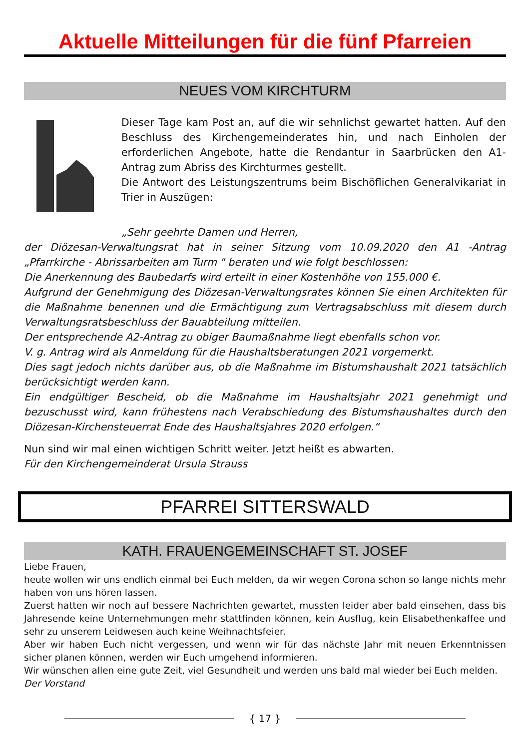Aktuelle Mitteilungen für die fünf Pfarreien
NEUES VOM KIRCHTURM
Dieser Tage kam Post an, auf die wir sehnlichst gewartet hatten. Auf den Beschluss des Kirchengemeinderates hin, und nach Einholen der erforderlichen Angebote, hatte die Rendantur in Saarbrücken den A1-Antrag zum Abriss des Kirchturmes gestellt.
Die Antwort des Leistungszentrums beim Bischöflichen Generalvikariat in Trier in Auszügen:
„Sehr geehrte Damen und Herren,
der Diözesan-Verwaltungsrat hat in seiner Sitzung vom 10.09.2020 den A1 -Antrag „Pfarrkirche - Abrissarbeiten am Turm " beraten und wie folgt beschlossen:
Die Anerkennung des Baubedarfs wird erteilt in einer Kostenhöhe von 155.000 €.
Aufgrund der Genehmigung des Diözesan-Verwaltungsrates können Sie einen Architekten für die Maßnahme benennen und die Ermächtigung zum Vertragsabschluss mit diesem durch Verwaltungsratsbeschluss der Bauabteilung mitteilen.
Der entsprechende A2-Antrag zu obiger Baumaßnahme liegt ebenfalls schon vor.
V. g. Antrag wird als Anmeldung für die Haushaltsberatungen 2021 vorgemerkt.
Dies sagt jedoch nichts darüber aus, ob die Maßnahme im Bistumshaushalt 2021 tatsächlich berücksichtigt werden kann.
Ein endgültiger Bescheid, ob die Maßnahme im Haushaltsjahr 2021 genehmigt und bezuschusst wird, kann frühestens nach Verabschiedung des Bistumshaushaltes durch den Diözesan-Kirchensteuerrat Ende des Haushaltsjahres 2020 erfolgen.“
Nun sind wir mal einen wichtigen Schritt weiter. Jetzt heißt es abwarten.
Für den Kirchengemeinderat Ursula Strauss
PFARREI SITTERSWALD
KATH. FRAUENGEMEINSCHAFT ST. JOSEF
Liebe Frauen,
heute wollen wir uns endlich einmal bei Euch melden, da wir wegen Corona schon so lange nichts mehr haben von uns hören lassen.
Zuerst hatten wir noch auf bessere Nachrichten gewartet, mussten leider aber bald einsehen, dass bis Jahresende keine Unternehmungen mehr stattfinden können, kein Ausflug, kein Elisabethenkaffee und sehr zu unserem Leidwesen auch keine Weihnachtsfeier.
Aber wir haben Euch nicht vergessen, und wenn wir für das nächste Jahr mit neuen Erkenntnissen sicher planen können, werden wir Euch umgehend informieren.
Wir wünschen allen eine gute Zeit, viel Gesundheit und werden uns bald mal wieder bei Euch melden.
Der Vorstand
{ 17 }